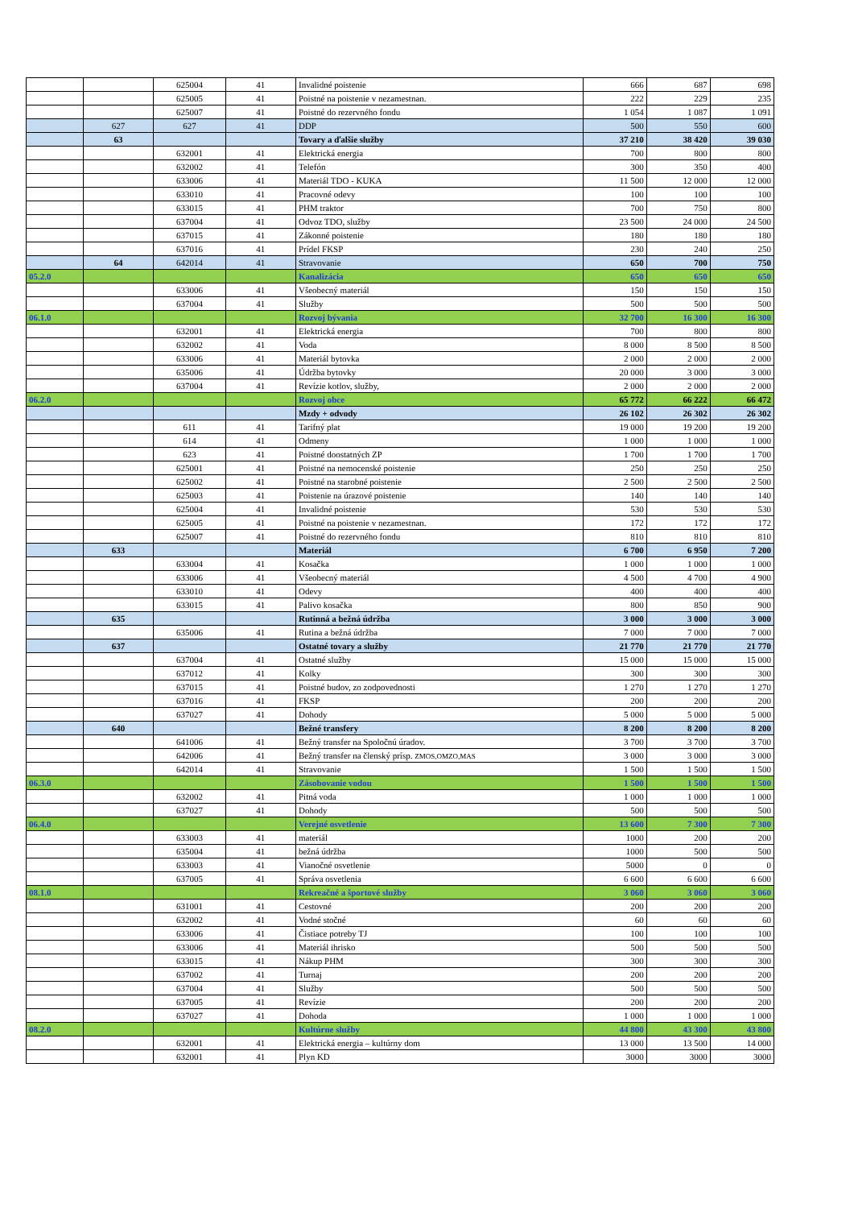| | | 625004 | 41 | Invalidné poistenie | 666 | 687 | 698 |
| | | 625005 | 41 | Poistné na poistenie v nezamestnan. | 222 | 229 | 235 |
| | | 625007 | 41 | Poistné do rezervného fondu | 1 054 | 1 087 | 1 091 |
| | 627 | 627 | 41 | DDP | 500 | 550 | 600 |
| | 63 | | | Tovary a ďalšie služby | 37 210 | 38 420 | 39 030 |
| | | 632001 | 41 | Elektrická energia | 700 | 800 | 800 |
| | | 632002 | 41 | Telefón | 300 | 350 | 400 |
| | | 633006 | 41 | Materiál TDO - KUKA | 11 500 | 12 000 | 12 000 |
| | | 633010 | 41 | Pracovné odevy | 100 | 100 | 100 |
| | | 633015 | 41 | PHM traktor | 700 | 750 | 800 |
| | | 637004 | 41 | Odvoz TDO, služby | 23 500 | 24 000 | 24 500 |
| | | 637015 | 41 | Zákonné poistenie | 180 | 180 | 180 |
| | | 637016 | 41 | Prídel FKSP | 230 | 240 | 250 |
| | 64 | 642014 | 41 | Stravovanie | 650 | 700 | 750 |
| 05.2.0 | | | | Kanalizácia | 650 | 650 | 650 |
| | | 633006 | 41 | Všeobecný materiál | 150 | 150 | 150 |
| | | 637004 | 41 | Služby | 500 | 500 | 500 |
| 06.1.0 | | | | Rozvoj bývania | 32 700 | 16 300 | 16 300 |
| | | 632001 | 41 | Elektrická energia | 700 | 800 | 800 |
| | | 632002 | 41 | Voda | 8 000 | 8 500 | 8 500 |
| | | 633006 | 41 | Materiál bytovka | 2 000 | 2 000 | 2 000 |
| | | 635006 | 41 | Údržba bytovky | 20 000 | 3 000 | 3 000 |
| | | 637004 | 41 | Revízie kotlov, služby, | 2 000 | 2 000 | 2 000 |
| 06.2.0 | | | | Rozvoj obce | 65 772 | 66 222 | 66 472 |
| | | | | Mzdy + odvody | 26 102 | 26 302 | 26 302 |
| | | 611 | 41 | Tarifný plat | 19 000 | 19 200 | 19 200 |
| | | 614 | 41 | Odmeny | 1 000 | 1 000 | 1 000 |
| | | 623 | 41 | Poistné doostatných ZP | 1 700 | 1 700 | 1 700 |
| | | 625001 | 41 | Poistné na nemocenské poistenie | 250 | 250 | 250 |
| | | 625002 | 41 | Poistné na starobné poistenie | 2 500 | 2 500 | 2 500 |
| | | 625003 | 41 | Poistenie na úrazové poistenie | 140 | 140 | 140 |
| | | 625004 | 41 | Invalidné poistenie | 530 | 530 | 530 |
| | | 625005 | 41 | Poistné na poistenie v nezamestnan. | 172 | 172 | 172 |
| | | 625007 | 41 | Poistné do rezervného fondu | 810 | 810 | 810 |
| | 633 | | | Materiál | 6 700 | 6 950 | 7 200 |
| | | 633004 | 41 | Kosačka | 1 000 | 1 000 | 1 000 |
| | | 633006 | 41 | Všeobecný materiál | 4 500 | 4 700 | 4 900 |
| | | 633010 | 41 | Odevy | 400 | 400 | 400 |
| | | 633015 | 41 | Palivo kosačka | 800 | 850 | 900 |
| | 635 | | | Rutinná a bežná údržba | 3 000 | 3 000 | 3 000 |
| | | 635006 | 41 | Rutina a bežná údržba | 7 000 | 7 000 | 7 000 |
| | 637 | | | Ostatné tovary a služby | 21 770 | 21 770 | 21 770 |
| | | 637004 | 41 | Ostatné služby | 15 000 | 15 000 | 15 000 |
| | | 637012 | 41 | Kolky | 300 | 300 | 300 |
| | | 637015 | 41 | Poistné budov, zo zodpovednosti | 1 270 | 1 270 | 1 270 |
| | | 637016 | 41 | FKSP | 200 | 200 | 200 |
| | | 637027 | 41 | Dohody | 5 000 | 5 000 | 5 000 |
| | 640 | | | Bežné transfery | 8 200 | 8 200 | 8 200 |
| | | 641006 | 41 | Bežný transfer na Spoločnú úradov. | 3 700 | 3 700 | 3 700 |
| | | 642006 | 41 | Bežný transfer na členský prísp. ZMOS,OMZO,MAS | 3 000 | 3 000 | 3 000 |
| | | 642014 | 41 | Stravovanie | 1 500 | 1 500 | 1 500 |
| 06.3.0 | | | | Zásobovanie vodou | 1 500 | 1 500 | 1 500 |
| | | 632002 | 41 | Pitná voda | 1 000 | 1 000 | 1 000 |
| | | 637027 | 41 | Dohody | 500 | 500 | 500 |
| 06.4.0 | | | | Verejné osvetlenie | 13 600 | 7 300 | 7 300 |
| | | 633003 | 41 | materiál | 1000 | 200 | 200 |
| | | 635004 | 41 | bežná údržba | 1000 | 500 | 500 |
| | | 633003 | 41 | Vianočné osvetlenie | 5000 | 0 | 0 |
| | | 637005 | 41 | Správa osvetlenia | 6 600 | 6 600 | 6 600 |
| 08.1.0 | | | | Rekreačné a športové služby | 3 060 | 3 060 | 3 060 |
| | | 631001 | 41 | Cestovné | 200 | 200 | 200 |
| | | 632002 | 41 | Vodné stočné | 60 | 60 | 60 |
| | | 633006 | 41 | Čistiace potreby TJ | 100 | 100 | 100 |
| | | 633006 | 41 | Materiál ihrisko | 500 | 500 | 500 |
| | | 633015 | 41 | Nákup PHM | 300 | 300 | 300 |
| | | 637002 | 41 | Turnaj | 200 | 200 | 200 |
| | | 637004 | 41 | Služby | 500 | 500 | 500 |
| | | 637005 | 41 | Revízie | 200 | 200 | 200 |
| | | 637027 | 41 | Dohoda | 1 000 | 1 000 | 1 000 |
| 08.2.0 | | | | Kultúrne služby | 44 800 | 43 300 | 43 800 |
| | | 632001 | 41 | Elektrická energia – kultúrny dom | 13 000 | 13 500 | 14 000 |
| | | 632001 | 41 | Plyn KD | 3000 | 3000 | 3000 |